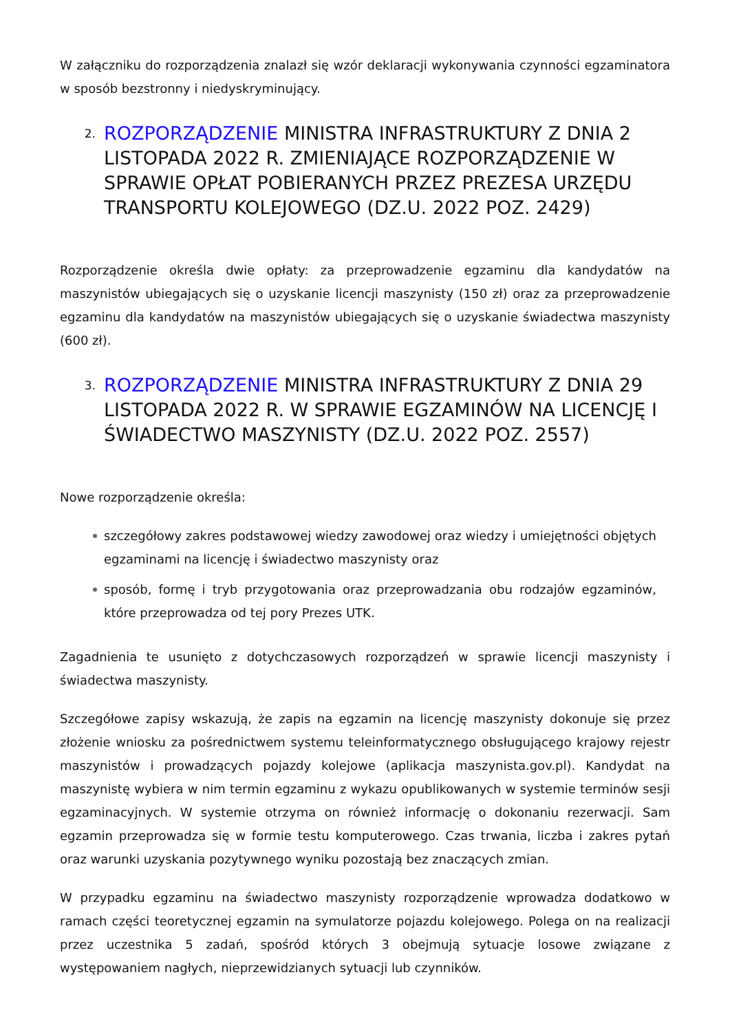W załączniku do rozporządzenia znalazł się wzór deklaracji wykonywania czynności egzaminatora w sposób bezstronny i niedyskryminujący.
2. ROZPORZĄDZENIE MINISTRA INFRASTRUKTURY Z DNIA 2 LISTOPADA 2022 R. ZMIENIAJĄCE ROZPORZĄDZENIE W SPRAWIE OPŁAT POBIERANYCH PRZEZ PREZESA URZĘDU TRANSPORTU KOLEJOWEGO (DZ.U. 2022 POZ. 2429)
Rozporządzenie określa dwie opłaty: za przeprowadzenie egzaminu dla kandydatów na maszynistów ubiegających się o uzyskanie licencji maszynisty (150 zł) oraz za przeprowadzenie egzaminu dla kandydatów na maszynistów ubiegających się o uzyskanie świadectwa maszynisty (600 zł).
3. ROZPORZĄDZENIE MINISTRA INFRASTRUKTURY Z DNIA 29 LISTOPADA 2022 R. W SPRAWIE EGZAMINÓW NA LICENCJĘ I ŚWIADECTWO MASZYNISTY (DZ.U. 2022 POZ. 2557)
Nowe rozporządzenie określa:
szczegółowy zakres podstawowej wiedzy zawodowej oraz wiedzy i umiejętności objętych egzaminami na licencję i świadectwo maszynisty oraz
sposób, formę i tryb przygotowania oraz przeprowadzania obu rodzajów egzaminów, które przeprowadza od tej pory Prezes UTK.
Zagadnienia te usunięto z dotychczasowych rozporządzeń w sprawie licencji maszynisty i świadectwa maszynisty.
Szczegółowe zapisy wskazują, że zapis na egzamin na licencję maszynisty dokonuje się przez złożenie wniosku za pośrednictwem systemu teleinformatycznego obsługującego krajowy rejestr maszynistów i prowadzących pojazdy kolejowe (aplikacja maszynista.gov.pl). Kandydat na maszynistę wybiera w nim termin egzaminu z wykazu opublikowanych w systemie terminów sesji egzaminacyjnych. W systemie otrzyma on również informację o dokonaniu rezerwacji. Sam egzamin przeprowadza się w formie testu komputerowego. Czas trwania, liczba i zakres pytań oraz warunki uzyskania pozytywnego wyniku pozostają bez znaczących zmian.
W przypadku egzaminu na świadectwo maszynisty rozporządzenie wprowadza dodatkowo w ramach części teoretycznej egzamin na symulatorze pojazdu kolejowego. Polega on na realizacji przez uczestnika 5 zadań, spośród których 3 obejmują sytuacje losowe związane z występowaniem nagłych, nieprzewidzianych sytuacji lub czynników.